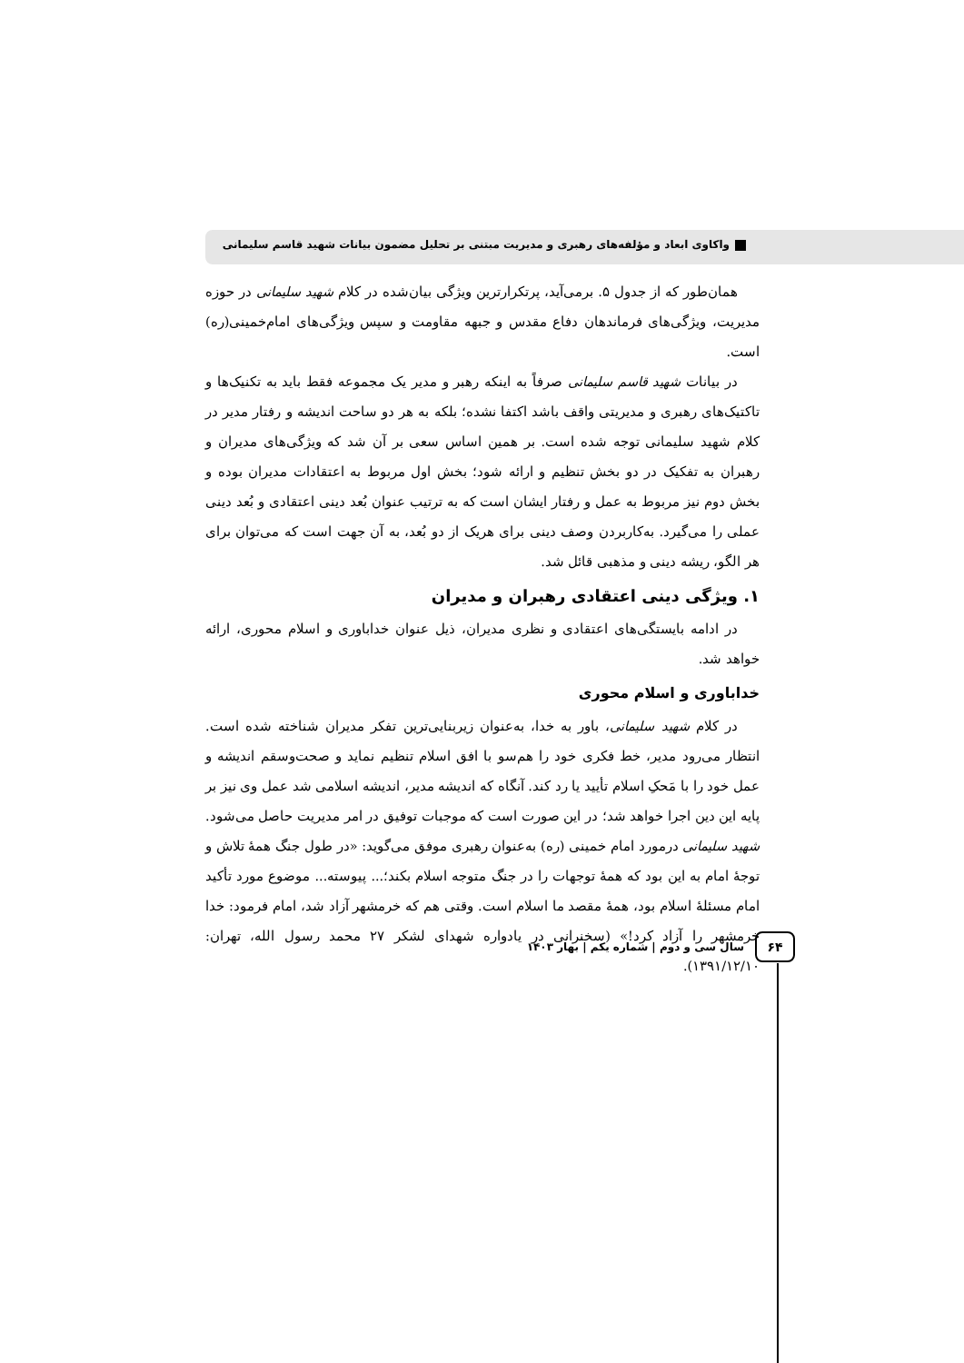واکاوی ابعاد و مؤلفه‌های رهبری و مدیریت مبتنی بر تحلیل مضمون بیانات شهید قاسم سلیمانی
همان‌طور که از جدول ۵. برمی‌آید، پرتکرارترین ویژگی بیان‌شده در کلام شهید سلیمانی در حوزه مدیریت، ویژگی‌های فرماندهان دفاع مقدس و جبهه مقاومت و سپس ویژگی‌های امام‌خمینی(ره) است.
در بیانات شهید قاسم سلیمانی صرفاً به اینکه رهبر و مدیر یک مجموعه فقط باید به تکنیک‌ها و تاکتیک‌های رهبری و مدیریتی واقف باشد اکتفا نشده؛ بلکه به هر دو ساحت اندیشه و رفتار مدیر در کلام شهید سلیمانی توجه شده است. بر همین اساس سعی بر آن شد که ویژگی‌های مدیران و رهبران به تفکیک در دو بخش تنظیم و ارائه شود؛ بخش اول مربوط به اعتقادات مدیران بوده و بخش دوم نیز مربوط به عمل و رفتار ایشان است که به ترتیب عنوان بُعد دینی اعتقادی و بُعد دینی عملی را می‌گیرد. به‌کاربردن وصف دینی برای هریک از دو بُعد، به آن جهت است که می‌توان برای هر الگو، ریشه دینی و مذهبی قائل شد.
۱. ویژگی دینی اعتقادی رهبران و مدیران
در ادامه بایستگی‌های اعتقادی و نظری مدیران، ذیل عنوان خداباوری و اسلام محوری، ارائه خواهد شد.
خداباوری و اسلام محوری
در کلام شهید سلیمانی، باور به خدا، به‌عنوان زیربنایی‌ترین تفکر مدیران شناخته شده است. انتظار می‌رود مدیر، خط فکری خود را هم‌سو با افق اسلام تنظیم نماید و صحت‌وسقم اندیشه و عمل خود را با مَحکِ اسلام تأیید یا رد کند. آنگاه که اندیشه مدیر، اندیشه اسلامی شد عمل وی نیز بر پایه این دین اجرا خواهد شد؛ در این صورت است که موجبات توفیق در امر مدیریت حاصل می‌شود. شهید سلیمانی درمورد امام خمینی (ره) به‌عنوان رهبری موفق می‌گوید: «در طول جنگ همهٔ تلاش و توجهٔ امام به این بود که همهٔ توجهات را در جنگ متوجه اسلام بکند؛... پیوسته... موضوع مورد تأکید امام مسئلهٔ اسلام بود، همهٔ مقصد ما اسلام است. وقتی هم که خرمشهر آزاد شد، امام فرمود: خدا خرمشهر را آزاد کرد!» (سخنرانی در یادواره شهدای لشکر ۲۷ محمد رسول الله، تهران: ۱۳۹۱/۱۲/۱۰).
۶۴
سال سی و دوم | شماره یکم | بهار ۱۴۰۳